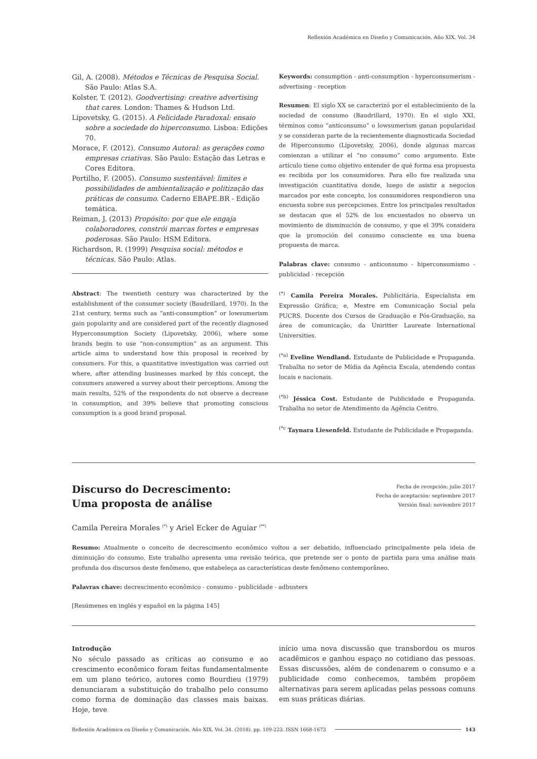Reflexión Académica en Diseño y Comunicación. Año XIX. Vol. 34
Gil, A. (2008). Métodos e Técnicas de Pesquisa Social. São Paulo: Atlas S.A.
Kolster, T. (2012). Goodvertising: creative advertising that cares. London: Thames & Hudson Ltd.
Lipovetsky, G. (2015). A Felicidade Paradoxal: ensaio sobre a sociedade do hiperconsumo. Lisboa: Edições 70.
Morace, F. (2012). Consumo Autoral: as gerações como empresas criativas. São Paulo: Estação das Letras e Cores Editora.
Portilho, F. (2005). Consumo sustentável: limites e possibilidades de ambientalização e politização das práticas de consumo. Caderno EBAPE.BR - Edição temática.
Reiman, J. (2013) Propósito: por que ele engaja colaboradores, constrói marcas fortes e empresas poderosas. São Paulo: HSM Editora.
Richardson, R. (1999) Pesquisa social: métodos e técnicas. São Paulo: Atlas.
Abstract: The twentieth century was characterized by the establishment of the consumer society (Baudrillard, 1970). In the 21st century, terms such as “anti-consumption” or lowsumerism gain popularity and are considered part of the recently diagnosed Hyperconsumption Society (Lipovetsky, 2006), where some brands begin to use “non-consumption” as an argument. This article aims to understand how this proposal is received by consumers. For this, a quantitative investigation was carried out where, after attending businesses marked by this concept, the consumers answered a survey about their perceptions. Among the main results, 52% of the respondents do not observe a decrease in consumption, and 39% believe that promoting conscious consumption is a good brand proposal.
Keywords: consumption - anti-consumption - hyperconsumerism - advertising - reception
Resumen: El siglo XX se caracterizó por el establecimiento de la sociedad de consumo (Baudrillard, 1970). En el siglo XXI, términos como “anticonsumo” o lowsumerism ganan popularidad y se consideran parte de la recientemente diagnosticada Sociedad de Hiperconsumo (Lipovetsky, 2006), donde algunas marcas comienzan a utilizar el “no consumo” como argumento. Este artículo tiene como objetivo entender de qué forma esa propuesta es recibida por los consumidores. Para ello fue realizada una investigación cuantitativa donde, luego de asistir a negocios marcados por este concepto, los consumidores respondieron una encuesta sobre sus percepciones. Entre los principales resultados se destacan que el 52% de los encuestados no observa un movimiento de disminución de consumo, y que el 39% considera que la promoción del consumo consciente es una buena propuesta de marca.
Palabras clave: consumo - anticonsumo - hiperconsumismo - publicidad - recepción
<sup>(*)</sup> Camila Pereira Morales. Publicitária. Especialista em Expressão Gráfica; e, Mestre em Comunicação Social pela PUCRS. Docente dos Cursos de Graduação e Pós-Graduação, na área de comunicação, da Uniritter Laureate International Universities.
<sup>(*a)</sup> Eveline Wendland. Estudante de Publicidade e Propaganda. Trabalha no setor de Mídia da Agência Escala, atendendo contas locais e nacionais.
<sup>(*b)</sup> Jéssica Cost. Estudante de Publicidade e Propaganda. Trabalha no setor de Atendimento da Agência Centro.
<sup>(*c</sup> Taynara Liesenfeld. Estudante de Publicidade e Propaganda.
Discurso do Decrescimento:
Uma proposta de análise
Fecha de recepción: julio 2017
Fecha de aceptación: septiembre 2017
Versión final: noviembre 2017
Camila Pereira Morales <sup>(*)</sup> y Ariel Ecker de Aguiar <sup>(**)</sup>
Resumo: Atualmente o conceito de decrescimento econômico voltou a ser debatido, influenciado principalmente pela ideia de diminuição do consumo. Este trabalho apresenta uma revisão teórica, que pretende ser o ponto de partida para uma análise mais profunda dos discursos deste fenômeno, que estabeleça as características deste fenômeno contemporâneo.
Palavras chave: decrescimento econômico - consumo - publicidade - adbusters
[Resúmenes en inglés y español en la página 145]
Introdução
No século passado as críticas ao consumo e ao crescimento econômico foram feitas fundamentalmente em um plano teórico, autores como Bourdieu (1979) denunciaram a substituição do trabalho pelo consumo como forma de dominação das classes mais baixas. Hoje, teve
início uma nova discussão que transbordou os muros acadêmicos e ganhou espaço no cotidiano das pessoas. Essas discussões, além de condenarem o consumo e a publicidade como conhecemos, também propõem alternativas para serem aplicadas pelas pessoas comuns em suas práticas diárias.
Reflexión Académica en Diseño y Comunicación. Año XIX. Vol. 34. (2018). pp. 109-223. ISSN 1668-1673 143